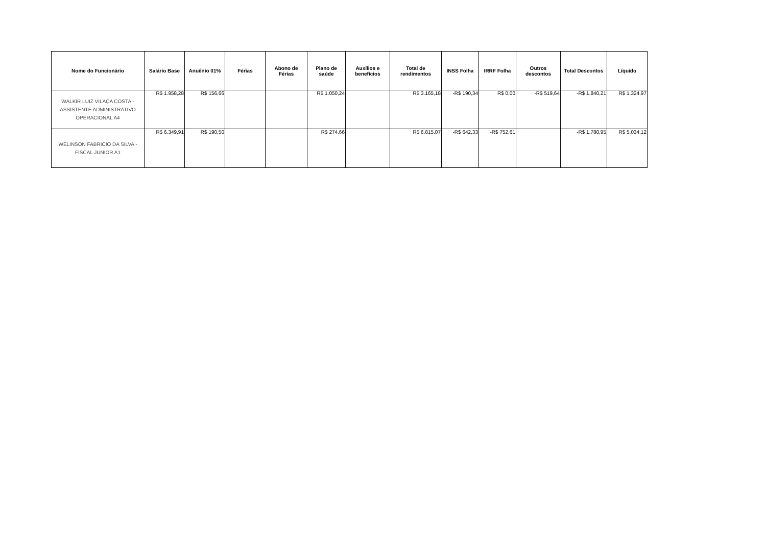| Nome do Funcionário | Salário Base | Anuênio 01% | Férias | Abono de Férias | Plano de saúde | Auxílios e benefícios | Total de rendimentos | INSS Folha | IRRF Folha | Outros descontos | Total Descontos | Líquido |
| --- | --- | --- | --- | --- | --- | --- | --- | --- | --- | --- | --- | --- |
| WALKIR LUIZ VILAÇA COSTA - ASSISTENTE ADMINISTRATIVO OPERACIONAL A4 | R$ 1.958,28 | R$ 156,66 | | | R$ 1.050,24 | | R$ 3.165,18 | -R$ 190,34 | R$ 0,00 | -R$ 519,64 | -R$ 1.840,21 | R$ 1.324,97 |
| WELINSON FABRICIO DA SILVA - FISCAL JUNIOR A1 | R$ 6.349,91 | R$ 190,50 | | | R$ 274,66 | | R$ 6.815,07 | -R$ 642,33 | -R$ 752,61 | | -R$ 1.780,95 | R$ 5.034,12 |